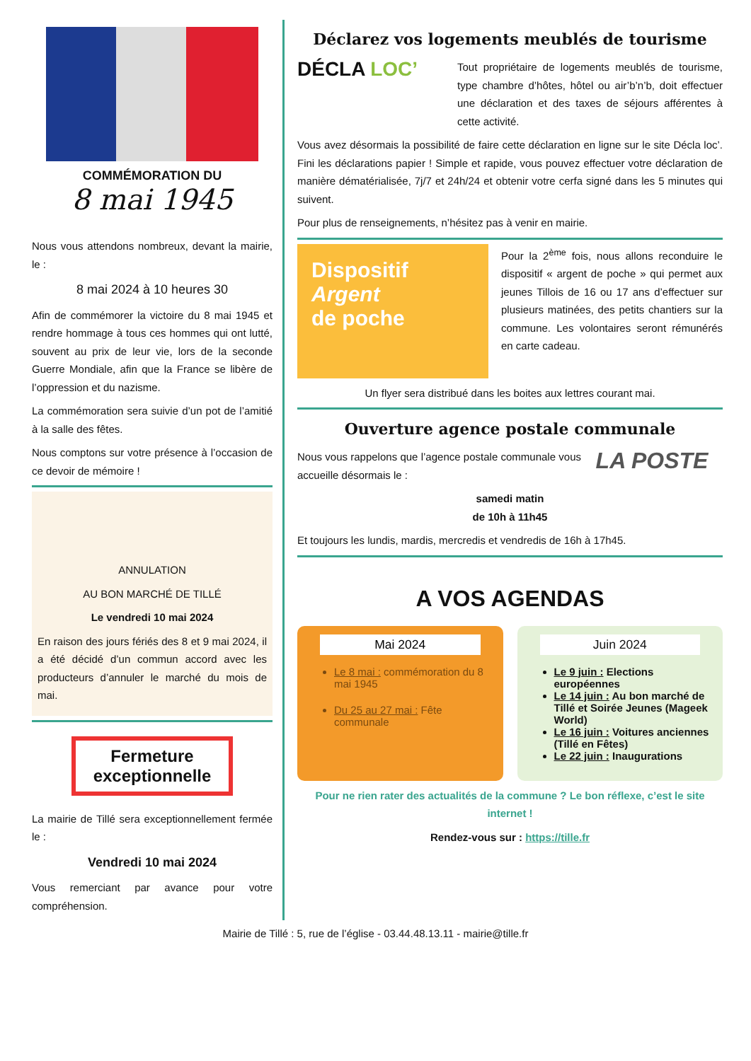COMMÉMORATION DU
8 mai 1945
Nous vous attendons nombreux, devant la mairie, le :
8 mai 2024 à 10 heures 30
Afin de commémorer la victoire du 8 mai 1945 et rendre hommage à tous ces hommes qui ont lutté, souvent au prix de leur vie, lors de la seconde Guerre Mondiale, afin que la France se libère de l’oppression et du nazisme.
La commémoration sera suivie d’un pot de l’amitié à la salle des fêtes.
Nous comptons sur votre présence à l’occasion de ce devoir de mémoire !
ANNULATION
AU BON MARCHÉ DE TILLÉ
Le vendredi 10 mai 2024
En raison des jours fériés des 8 et 9 mai 2024, il a été décidé d’un commun accord avec les producteurs d’annuler le marché du mois de mai.
Fermeture exceptionnelle
La mairie de Tillé sera exceptionnellement fermée le :
Vendredi 10 mai 2024
Vous remerciant par avance pour votre compréhension.
Déclarez vos logements meublés de tourisme
DÉCLA LOC’
Tout propriétaire de logements meublés de tourisme, type chambre d’hôtes, hôtel ou air’b’n’b, doit effectuer une déclaration et des taxes de séjours afférentes à cette activité.
Vous avez désormais la possibilité de faire cette déclaration en ligne sur le site Décla loc’. Fini les déclarations papier ! Simple et rapide, vous pouvez effectuer votre déclaration de manière dématérialisée, 7j/7 et 24h/24 et obtenir votre cerfa signé dans les 5 minutes qui suivent.
Pour plus de renseignements, n’hésitez pas à venir en mairie.
Dispositif
Argent
de poche
Pour la 2<sup>ème</sup> fois, nous allons reconduire le dispositif « argent de poche » qui permet aux jeunes Tillois de 16 ou 17 ans d’effectuer sur plusieurs matinées, des petits chantiers sur la commune. Les volontaires seront rémunérés en carte cadeau.
Un flyer sera distribué dans les boites aux lettres courant mai.
Ouverture agence postale communale
LA POSTE
Nous vous rappelons que l’agence postale communale vous accueille désormais le :
samedi matin
de 10h à 11h45
Et toujours les lundis, mardis, mercredis et vendredis de 16h à 17h45.
A VOS AGENDAS
Mai 2024
Le 8 mai : commémoration du 8 mai 1945
Du 25 au 27 mai : Fête communale
Juin 2024
Le 9 juin : Elections européennes
Le 14 juin : Au bon marché de Tillé et Soirée Jeunes (Mageek World)
Le 16 juin : Voitures anciennes (Tillé en Fêtes)
Le 22 juin : Inaugurations
Pour ne rien rater des actualités de la commune ? Le bon réflexe, c’est le site internet !
Rendez-vous sur : https://tille.fr
Mairie de Tillé : 5, rue de l’église - 03.44.48.13.11 - mairie@tille.fr